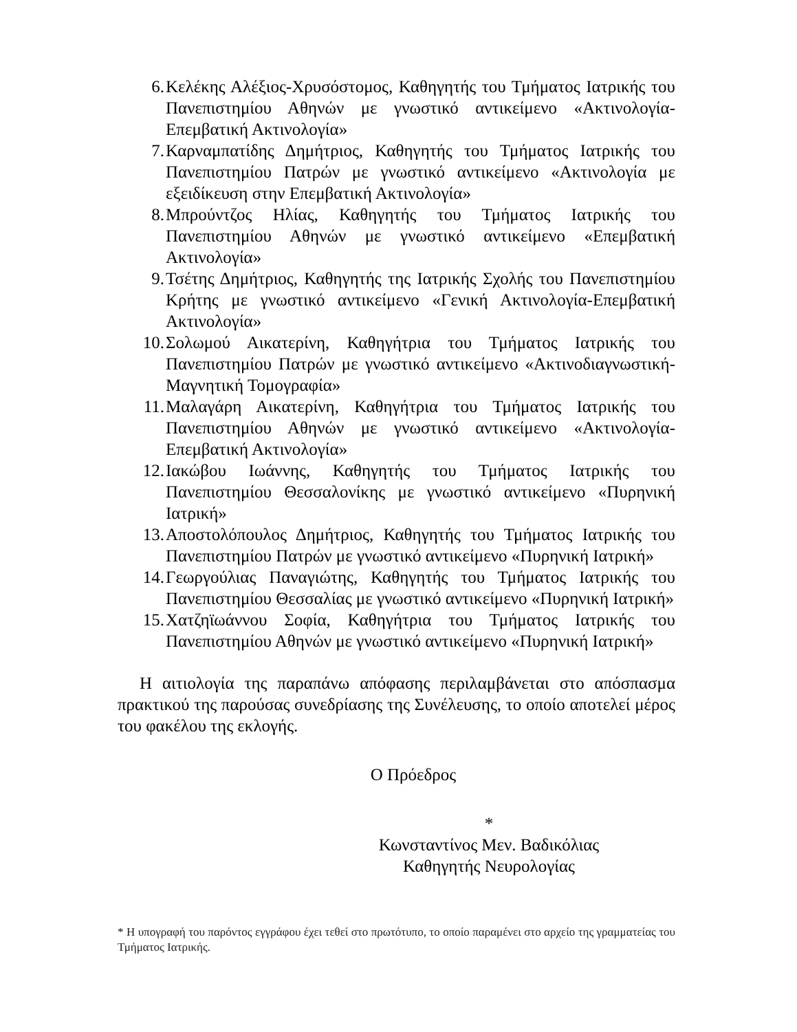6. Κελέκης Αλέξιος-Χρυσόστομος, Καθηγητής του Τμήματος Ιατρικής του Πανεπιστημίου Αθηνών με γνωστικό αντικείμενο «Ακτινολογία-Επεμβατική Ακτινολογία»
7. Καρναμπατίδης Δημήτριος, Καθηγητής του Τμήματος Ιατρικής του Πανεπιστημίου Πατρών με γνωστικό αντικείμενο «Ακτινολογία με εξειδίκευση στην Επεμβατική Ακτινολογία»
8. Μπρούντζος Ηλίας, Καθηγητής του Τμήματος Ιατρικής του Πανεπιστημίου Αθηνών με γνωστικό αντικείμενο «Επεμβατική Ακτινολογία»
9. Τσέτης Δημήτριος, Καθηγητής της Ιατρικής Σχολής του Πανεπιστημίου Κρήτης με γνωστικό αντικείμενο «Γενική Ακτινολογία-Επεμβατική Ακτινολογία»
10. Σολωμού Αικατερίνη, Καθηγήτρια του Τμήματος Ιατρικής του Πανεπιστημίου Πατρών με γνωστικό αντικείμενο «Ακτινοδιαγνωστική-Μαγνητική Τομογραφία»
11. Μαλαγάρη Αικατερίνη, Καθηγήτρια του Τμήματος Ιατρικής του Πανεπιστημίου Αθηνών με γνωστικό αντικείμενο «Ακτινολογία-Επεμβατική Ακτινολογία»
12. Ιακώβου Ιωάννης, Καθηγητής του Τμήματος Ιατρικής του Πανεπιστημίου Θεσσαλονίκης με γνωστικό αντικείμενο «Πυρηνική Ιατρική»
13. Αποστολόπουλος Δημήτριος, Καθηγητής του Τμήματος Ιατρικής του Πανεπιστημίου Πατρών με γνωστικό αντικείμενο «Πυρηνική Ιατρική»
14. Γεωργούλιας Παναγιώτης, Καθηγητής του Τμήματος Ιατρικής του Πανεπιστημίου Θεσσαλίας με γνωστικό αντικείμενο «Πυρηνική Ιατρική»
15. Χατζηϊωάννου Σοφία, Καθηγήτρια του Τμήματος Ιατρικής του Πανεπιστημίου Αθηνών με γνωστικό αντικείμενο «Πυρηνική Ιατρική»
Η αιτιολογία της παραπάνω απόφασης περιλαμβάνεται στο απόσπασμα πρακτικού της παρούσας συνεδρίασης της Συνέλευσης, το οποίο αποτελεί μέρος του φακέλου της εκλογής.
Ο Πρόεδρος
*
Κωνσταντίνος Μεν. Βαδικόλιας
Καθηγητής Νευρολογίας
* Η υπογραφή του παρόντος εγγράφου έχει τεθεί στο πρωτότυπο, το οποίο παραμένει στο αρχείο της γραμματείας του Τμήματος Ιατρικής.